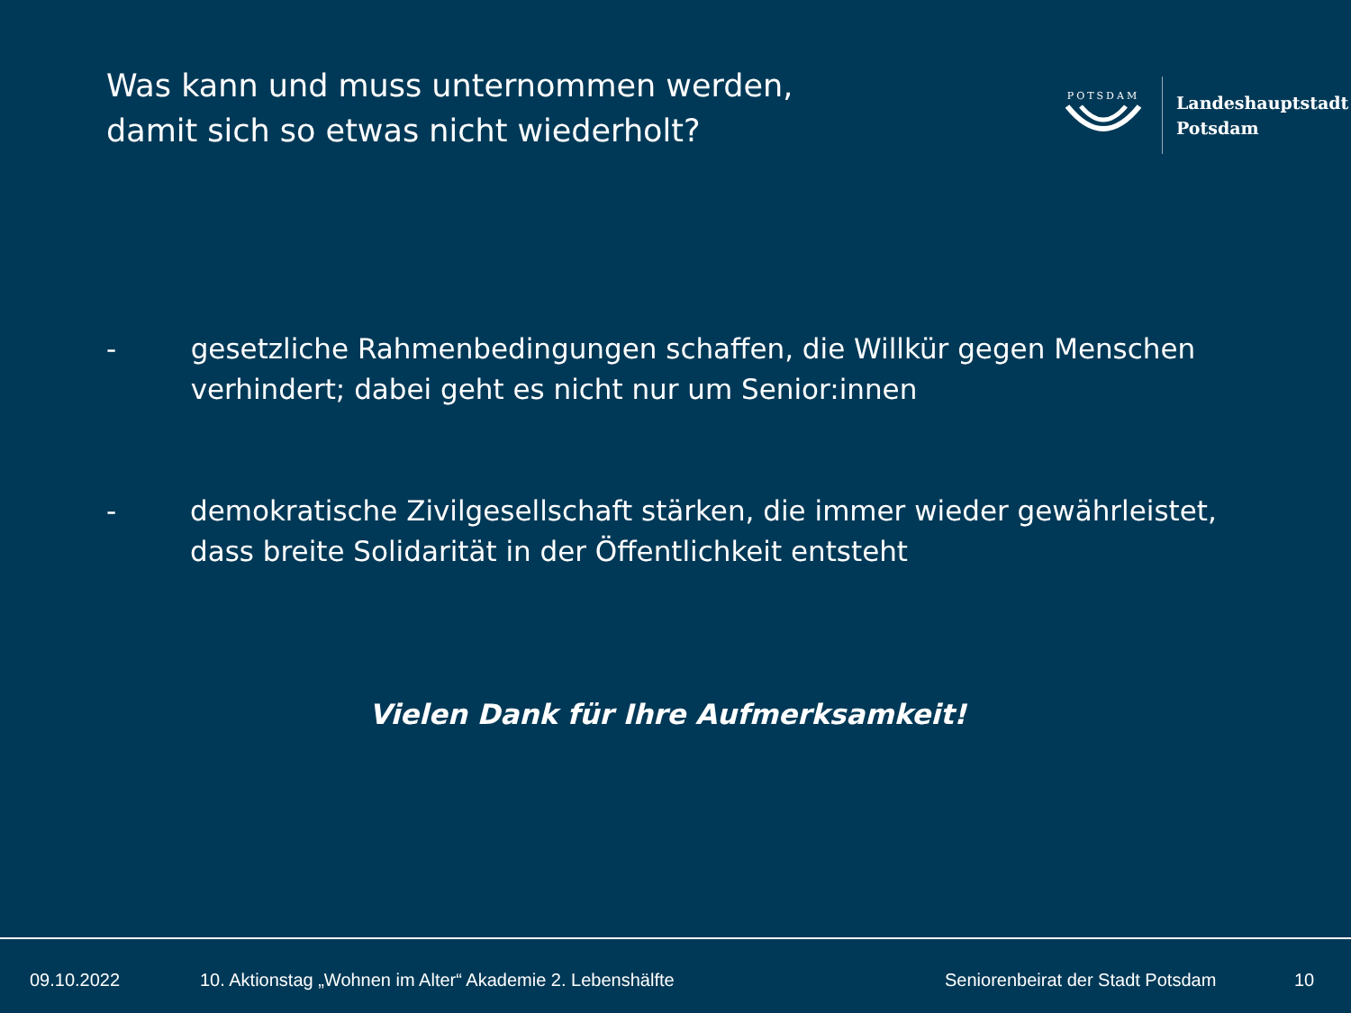Was kann und muss unternommen werden,
damit sich so etwas nicht wiederholt?
POTSDAM
Landeshauptstadt
Potsdam
- gesetzliche Rahmenbedingungen schaffen, die Willkür gegen Menschen verhindert; dabei geht es nicht nur um Senior:innen
- demokratische Zivilgesellschaft stärken, die immer wieder gewährleistet, dass breite Solidarität in der Öffentlichkeit entsteht
Vielen Dank für Ihre Aufmerksamkeit!
09.10.2022
10. Aktionstag „Wohnen im Alter“ Akademie 2. Lebenshälfte
Seniorenbeirat der Stadt Potsdam
10